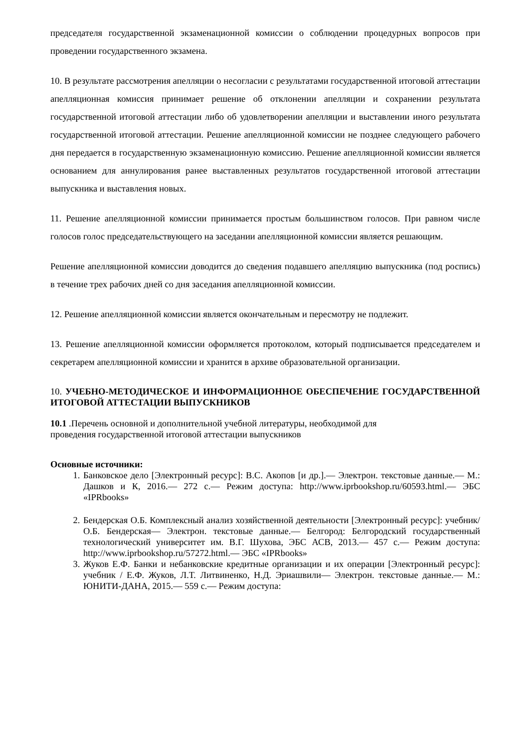председателя государственной экзаменационной комиссии о соблюдении процедурных вопросов при проведении государственного экзамена.
10. В результате рассмотрения апелляции о несогласии с результатами государственной итоговой аттестации апелляционная комиссия принимает решение об отклонении апелляции и сохранении результата государственной итоговой аттестации либо об удовлетворении апелляции и выставлении иного результата государственной итоговой аттестации. Решение апелляционной комиссии не позднее следующего рабочего дня передается в государственную экзаменационную комиссию. Решение апелляционной комиссии является основанием для аннулирования ранее выставленных результатов государственной итоговой аттестации выпускника и выставления новых.
11. Решение апелляционной комиссии принимается простым большинством голосов. При равном числе голосов голос председательствующего на заседании апелляционной комиссии является решающим.
Решение апелляционной комиссии доводится до сведения подавшего апелляцию выпускника (под роспись) в течение трех рабочих дней со дня заседания апелляционной комиссии.
12. Решение апелляционной комиссии является окончательным и пересмотру не подлежит.
13. Решение апелляционной комиссии оформляется протоколом, который подписывается председателем и секретарем апелляционной комиссии и хранится в архиве образовательной организации.
10. УЧЕБНО-МЕТОДИЧЕСКОЕ И ИНФОРМАЦИОННОЕ ОБЕСПЕЧЕНИЕ ГОСУДАРСТВЕННОЙ ИТОГОВОЙ АТТЕСТАЦИИ ВЫПУСКНИКОВ
10.1 .Перечень основной и дополнительной учебной литературы, необходимой для
проведения государственной итоговой аттестации выпускников
Основные источники:
1. Банковское дело [Электронный ресурс]: В.С. Акопов [и др.].— Электрон. текстовые данные.— М.: Дашков и К, 2016.— 272 с.— Режим доступа: http://www.iprbookshop.ru/60593.html.— ЭБС «IPRbooks»
2. Бендерская О.Б. Комплексный анализ хозяйственной деятельности [Электронный ресурс]: учебник/ О.Б. Бендерская— Электрон. текстовые данные.— Белгород: Белгородский государственный технологический университет им. В.Г. Шухова, ЭБС АСВ, 2013.— 457 с.— Режим доступа: http://www.iprbookshop.ru/57272.html.— ЭБС «IPRbooks»
3. Жуков Е.Ф. Банки и небанковские кредитные организации и их операции [Электронный ресурс]: учебник / Е.Ф. Жуков, Л.Т. Литвиненко, Н.Д. Эриашвили— Электрон. текстовые данные.— М.: ЮНИТИ-ДАНА, 2015.— 559 с.— Режим доступа: